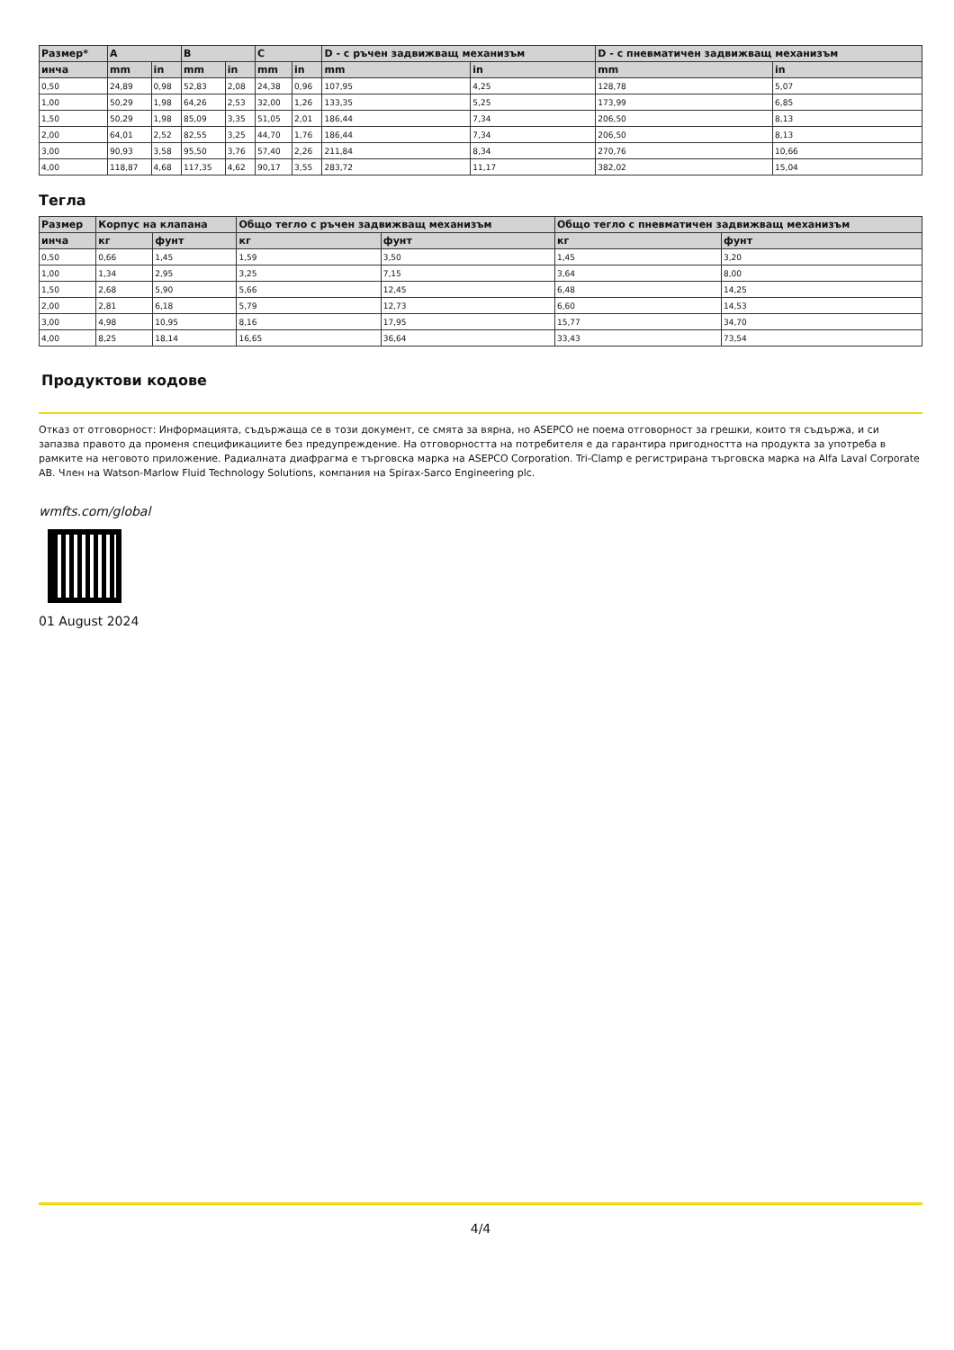| Размер* | A | | B | | C | | D - с ръчен задвижващ механизъм | | D - с пневматичен задвижващ механизъм | |
| --- | --- | --- | --- | --- | --- | --- | --- | --- | --- | --- |
| инча | mm | in | mm | in | mm | in | mm | in | mm | in |
| 0,50 | 24,89 | 0,98 | 52,83 | 2,08 | 24,38 | 0,96 | 107,95 | 4,25 | 128,78 | 5,07 |
| 1,00 | 50,29 | 1,98 | 64,26 | 2,53 | 32,00 | 1,26 | 133,35 | 5,25 | 173,99 | 6,85 |
| 1,50 | 50,29 | 1,98 | 85,09 | 3,35 | 51,05 | 2,01 | 186,44 | 7,34 | 206,50 | 8,13 |
| 2,00 | 64,01 | 2,52 | 82,55 | 3,25 | 44,70 | 1,76 | 186,44 | 7,34 | 206,50 | 8,13 |
| 3,00 | 90,93 | 3,58 | 95,50 | 3,76 | 57,40 | 2,26 | 211,84 | 8,34 | 270,76 | 10,66 |
| 4,00 | 118,87 | 4,68 | 117,35 | 4,62 | 90,17 | 3,55 | 283,72 | 11,17 | 382,02 | 15,04 |
Тегла
| Размер | Корпус на клапана | | Общо тегло с ръчен задвижващ механизъм | | Общо тегло с пневматичен задвижващ механизъм | |
| --- | --- | --- | --- | --- | --- | --- |
| инча | кг | фунт | кг | фунт | кг | фунт |
| 0,50 | 0,66 | 1,45 | 1,59 | 3,50 | 1,45 | 3,20 |
| 1,00 | 1,34 | 2,95 | 3,25 | 7,15 | 3,64 | 8,00 |
| 1,50 | 2,68 | 5,90 | 5,66 | 12,45 | 6,48 | 14,25 |
| 2,00 | 2,81 | 6,18 | 5,79 | 12,73 | 6,60 | 14,53 |
| 3,00 | 4,98 | 10,95 | 8,16 | 17,95 | 15,77 | 34,70 |
| 4,00 | 8,25 | 18,14 | 16,65 | 36,64 | 33,43 | 73,54 |
Продуктови кодове
Отказ от отговорност: Информацията, съдържаща се в този документ, се смята за вярна, но ASEPCO не поема отговорност за грешки, които тя съдържа, и си запазва правото да променя спецификациите без предупреждение. На отговорността на потребителя е да гарантира пригодността на продукта за употреба в рамките на неговото приложение. Радиалната диафрагма е търговска марка на ASEPCO Corporation. Tri-Clamp е регистрирана търговска марка на Alfa Laval Corporate AB. Член на Watson-Marlow Fluid Technology Solutions, компания на Spirax-Sarco Engineering plc.
wmfts.com/global
01 August 2024
4/4